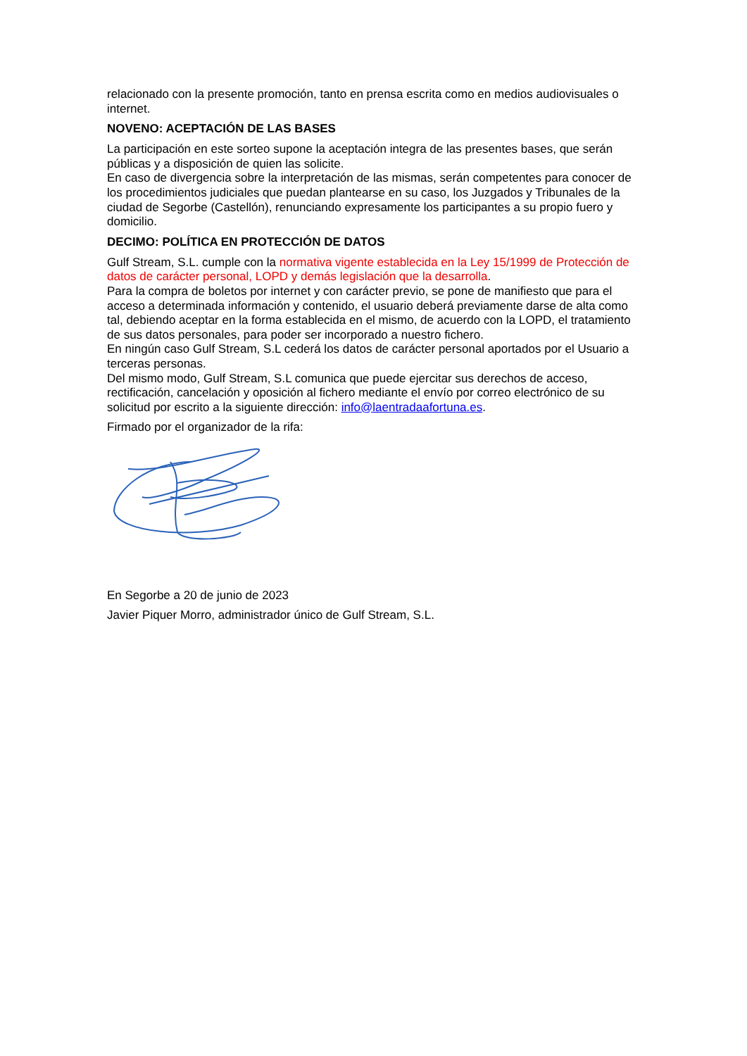relacionado con la presente promoción, tanto en prensa escrita como en medios audiovisuales o internet.
NOVENO: ACEPTACIÓN DE LAS BASES
La participación en este sorteo supone la aceptación integra de las presentes bases, que serán públicas y a disposición de quien las solicite.
En caso de divergencia sobre la interpretación de las mismas, serán competentes para conocer de los procedimientos judiciales que puedan plantearse en su caso, los Juzgados y Tribunales de la ciudad de Segorbe (Castellón), renunciando expresamente los participantes a su propio fuero y domicilio.
DECIMO: POLÍTICA EN PROTECCIÓN DE DATOS
Gulf Stream, S.L. cumple con la normativa vigente establecida en la Ley 15/1999 de Protección de datos de carácter personal, LOPD y demás legislación que la desarrolla.
Para la compra de boletos por internet y con carácter previo, se pone de manifiesto que para el acceso a determinada información y contenido, el usuario deberá previamente darse de alta como tal, debiendo aceptar en la forma establecida en el mismo, de acuerdo con la LOPD, el tratamiento de sus datos personales, para poder ser incorporado a nuestro fichero.
En ningún caso Gulf Stream, S.L cederá los datos de carácter personal aportados por el Usuario a terceras personas.
Del mismo modo, Gulf Stream, S.L comunica que puede ejercitar sus derechos de acceso, rectificación, cancelación y oposición al fichero mediante el envío por correo electrónico de su solicitud por escrito a la siguiente dirección: info@laentradaafortuna.es.
Firmado por el organizador de la rifa:
En Segorbe a 20 de junio de 2023
Javier Piquer Morro, administrador único de Gulf Stream, S.L.